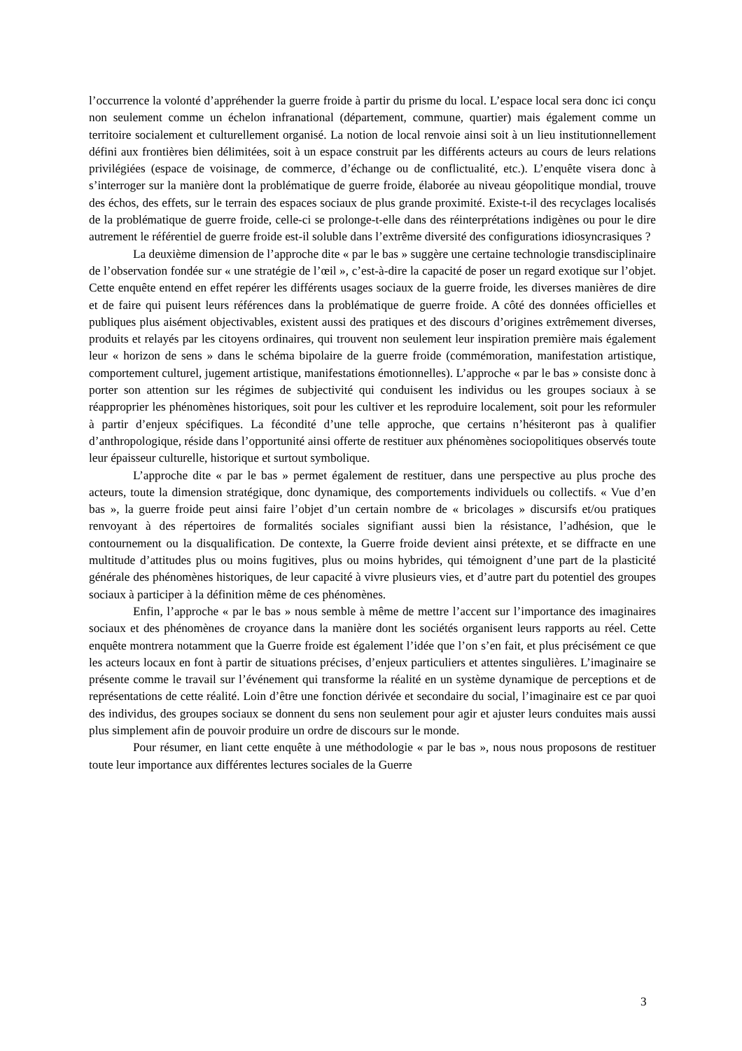l’occurrence la volonté d’appréhender la guerre froide à partir du prisme du local. L’espace local sera donc ici conçu non seulement comme un échelon infranational (département, commune, quartier) mais également comme un territoire socialement et culturellement organisé. La notion de local renvoie ainsi soit à un lieu institutionnellement défini aux frontières bien délimitées, soit à un espace construit par les différents acteurs au cours de leurs relations privilégiées (espace de voisinage, de commerce, d’échange ou de conflictualité, etc.). L’enquête visera donc à s’interroger sur la manière dont la problématique de guerre froide, élaborée au niveau géopolitique mondial, trouve des échos, des effets, sur le terrain des espaces sociaux de plus grande proximité. Existe-t-il des recyclages localisés de la problématique de guerre froide, celle-ci se prolonge-t-elle dans des réinterprétations indigènes ou pour le dire autrement le référentiel de guerre froide est-il soluble dans l’extrême diversité des configurations idiosyncrasiques ?
La deuxième dimension de l’approche dite « par le bas » suggère une certaine technologie transdisciplinaire de l’observation fondée sur « une stratégie de l’œil », c’est-à-dire la capacité de poser un regard exotique sur l’objet. Cette enquête entend en effet repérer les différents usages sociaux de la guerre froide, les diverses manières de dire et de faire qui puisent leurs références dans la problématique de guerre froide. A côté des données officielles et publiques plus aisément objectivables, existent aussi des pratiques et des discours d’origines extrêmement diverses, produits et relayés par les citoyens ordinaires, qui trouvent non seulement leur inspiration première mais également leur « horizon de sens » dans le schéma bipolaire de la guerre froide (commémoration, manifestation artistique, comportement culturel, jugement artistique, manifestations émotionnelles). L’approche « par le bas » consiste donc à porter son attention sur les régimes de subjectivité qui conduisent les individus ou les groupes sociaux à se réapproprier les phénomènes historiques, soit pour les cultiver et les reproduire localement, soit pour les reformuler à partir d’enjeux spécifiques. La fécondité d’une telle approche, que certains n’hésiteront pas à qualifier d’anthropologique, réside dans l’opportunité ainsi offerte de restituer aux phénomènes sociopolitiques observés toute leur épaisseur culturelle, historique et surtout symbolique.
L’approche dite « par le bas » permet également de restituer, dans une perspective au plus proche des acteurs, toute la dimension stratégique, donc dynamique, des comportements individuels ou collectifs. « Vue d’en bas », la guerre froide peut ainsi faire l’objet d’un certain nombre de « bricolages » discursifs et/ou pratiques renvoyant à des répertoires de formalités sociales signifiant aussi bien la résistance, l’adhésion, que le contournement ou la disqualification. De contexte, la Guerre froide devient ainsi prétexte, et se diffracte en une multitude d’attitudes plus ou moins fugitives, plus ou moins hybrides, qui témoignent d’une part de la plasticité générale des phénomènes historiques, de leur capacité à vivre plusieurs vies, et d’autre part du potentiel des groupes sociaux à participer à la définition même de ces phénomènes.
Enfin, l’approche « par le bas » nous semble à même de mettre l’accent sur l’importance des imaginaires sociaux et des phénomènes de croyance dans la manière dont les sociétés organisent leurs rapports au réel. Cette enquête montrera notamment que la Guerre froide est également l’idée que l’on s’en fait, et plus précisément ce que les acteurs locaux en font à partir de situations précises, d’enjeux particuliers et attentes singulières. L’imaginaire se présente comme le travail sur l’événement qui transforme la réalité en un système dynamique de perceptions et de représentations de cette réalité. Loin d’être une fonction dérivée et secondaire du social, l’imaginaire est ce par quoi des individus, des groupes sociaux se donnent du sens non seulement pour agir et ajuster leurs conduites mais aussi plus simplement afin de pouvoir produire un ordre de discours sur le monde.
Pour résumer, en liant cette enquête à une méthodologie « par le bas », nous nous proposons de restituer toute leur importance aux différentes lectures sociales de la Guerre
3